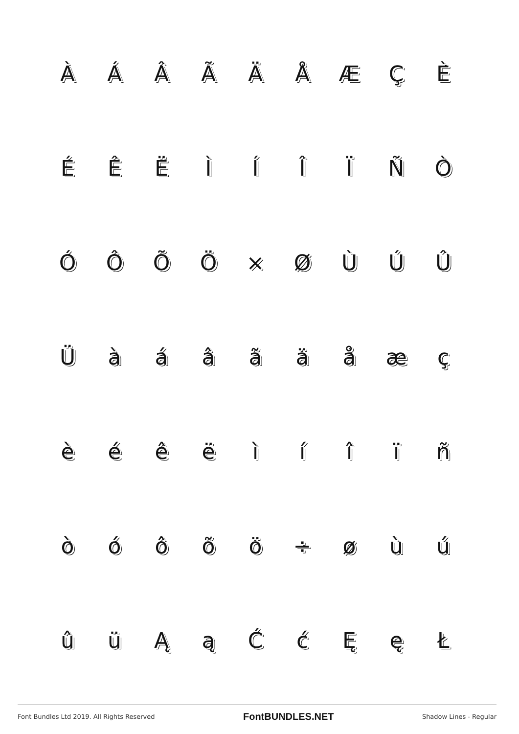ÀÁÂÃÄÅÆÇÈ
ÉÊËÌÍÎÏÑÒ
ÓÔÕÖ × ØÙÚÛ
Üàáâãäåæç
èéêëìíîïñ
òóôõö ÷ øùú
ûüĄąĆćĘęŁ
Font Bundles Ltd 2019. All Rights Reserved FontBUNDLES.NET Shadow Lines - Regular